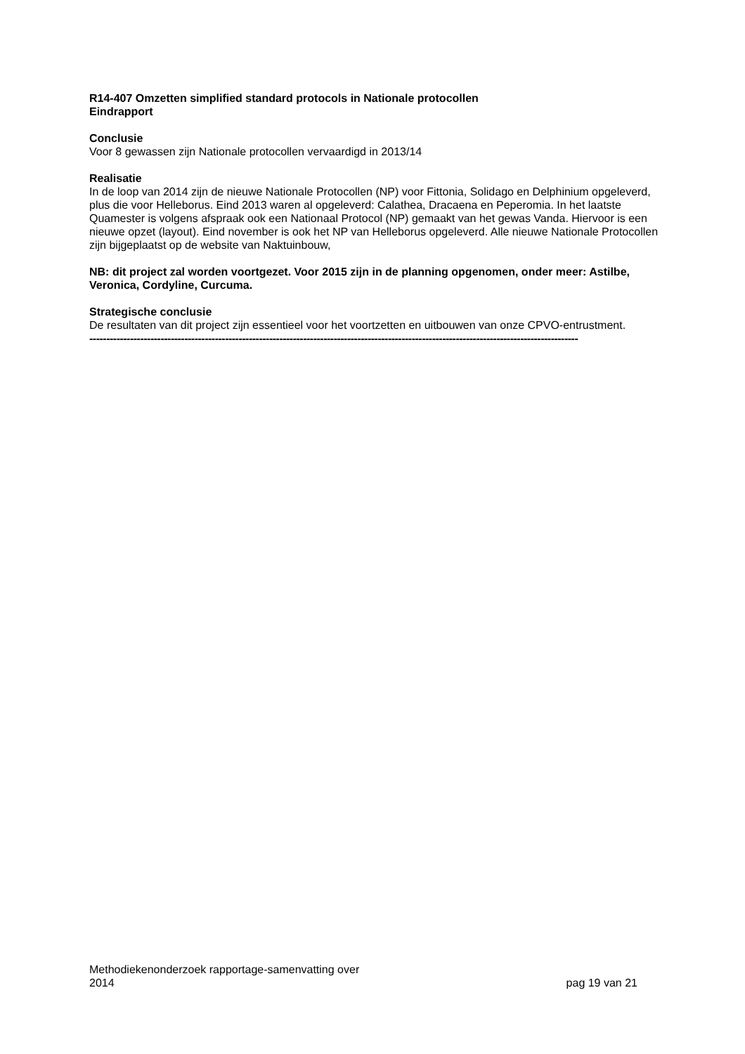R14-407 Omzetten simplified standard protocols in Nationale protocollen
Eindrapport
Conclusie
Voor 8 gewassen zijn Nationale protocollen vervaardigd in 2013/14
Realisatie
In de loop van 2014 zijn de nieuwe Nationale Protocollen (NP) voor Fittonia, Solidago en Delphinium opgeleverd, plus die voor Helleborus. Eind 2013 waren al opgeleverd: Calathea, Dracaena en Peperomia. In het laatste Quamester is volgens afspraak ook een Nationaal Protocol (NP) gemaakt van het gewas Vanda. Hiervoor is een nieuwe opzet (layout). Eind november is ook het NP van Helleborus opgeleverd. Alle nieuwe Nationale Protocollen zijn bijgeplaatst op de website van Naktuinbouw,
NB: dit project zal worden voortgezet. Voor 2015 zijn in de planning opgenomen, onder meer: Astilbe, Veronica, Cordyline, Curcuma.
Strategische conclusie
De resultaten van dit project zijn essentieel voor het voortzetten en uitbouwen van onze CPVO-entrustment.
------------------------------------------------------------------------------------------------------------------------------------------------
Methodiekenonderzoek rapportage-samenvatting over
2014
pag 19 van 21